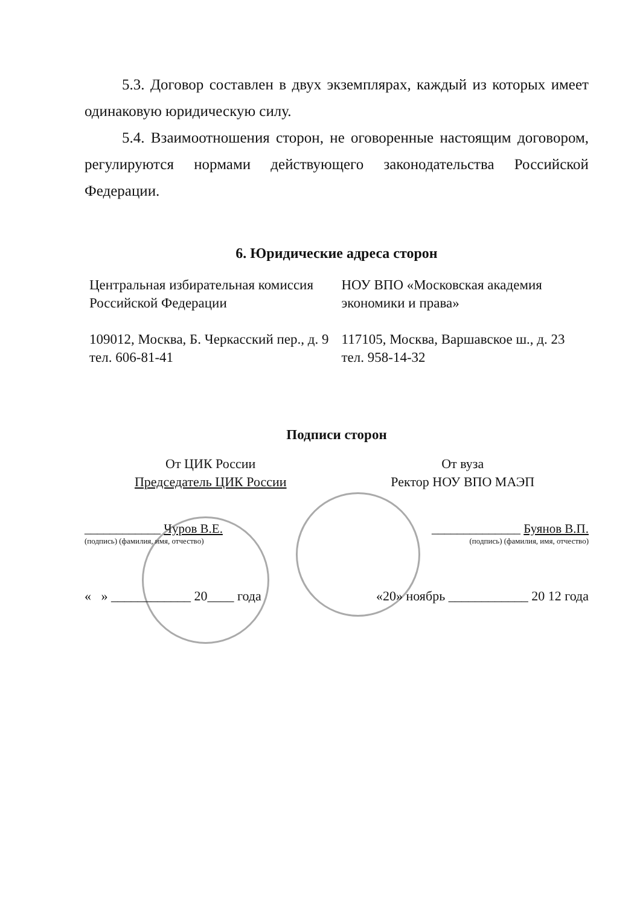5.3. Договор составлен в двух экземплярах, каждый из которых имеет одинаковую юридическую силу.
5.4. Взаимоотношения сторон, не оговоренные настоящим договором, регулируются нормами действующего законодательства Российской Федерации.
6. Юридические адреса сторон
Центральная избирательная комиссия Российской Федерации
109012, Москва, Б. Черкасский пер., д. 9
тел. 606-81-41
НОУ ВПО «Московская академия экономики и права»
117105, Москва, Варшавское ш., д. 23
тел. 958-14-32
Подписи сторон
От ЦИК России
Председатель ЦИК России
От вуза
Ректор НОУ ВПО МАЭП
____________ Чуров В.Е. ______________ Буянов В.П.
(подпись) (фамилия, имя, отчество) (подпись) (фамилия, имя, отчество)
« » ____________ 20____ года «20» ноябрь ____________ 20 12 года